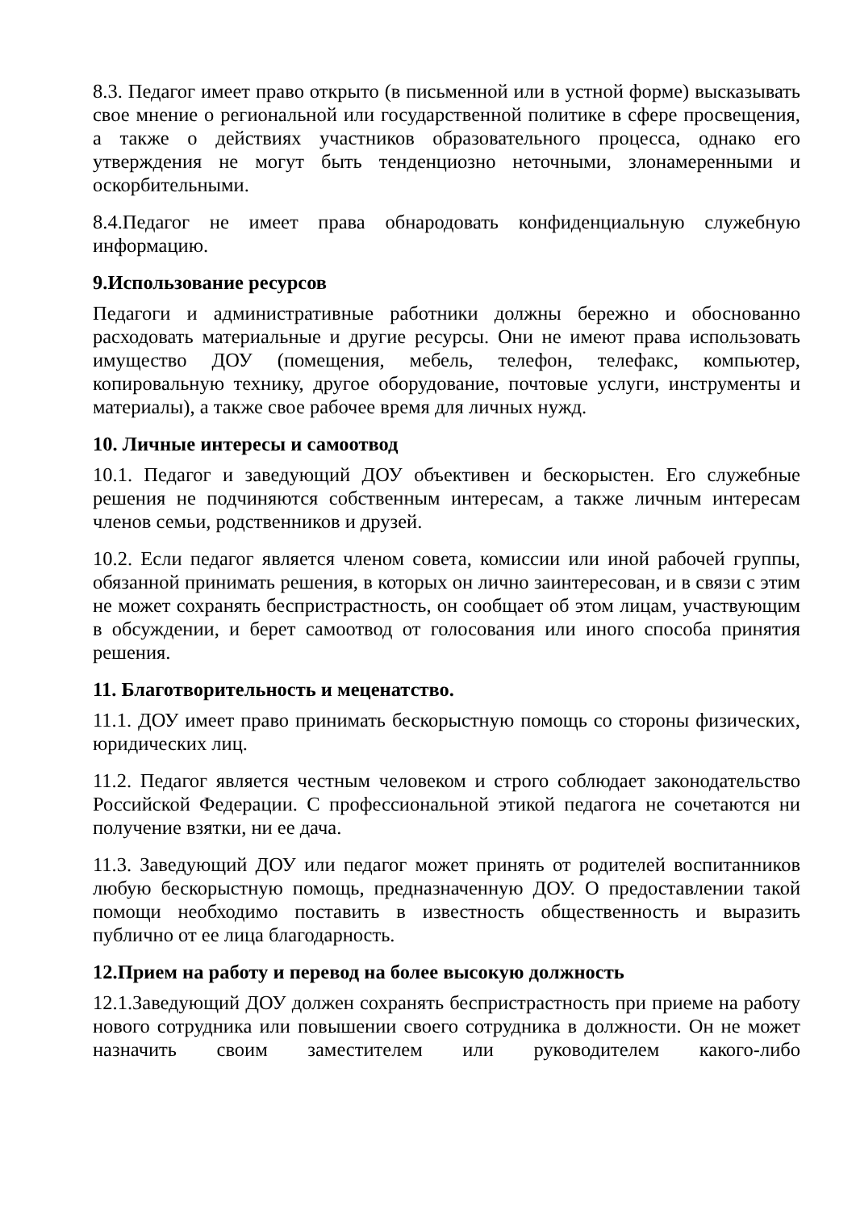8.3. Педагог имеет право открыто (в письменной или в устной форме) высказывать свое мнение о региональной или государственной политике в сфере просвещения, а также о действиях участников образовательного процесса, однако его утверждения не могут быть тенденциозно неточными, злонамеренными и оскорбительными.
8.4.Педагог не имеет права обнародовать конфиденциальную служебную информацию.
9.Использование ресурсов
Педагоги и административные работники должны бережно и обоснованно расходовать материальные и другие ресурсы. Они не имеют права использовать имущество ДОУ (помещения, мебель, телефон, телефакс, компьютер, копировальную технику, другое оборудование, почтовые услуги, инструменты и материалы), а также свое рабочее время для личных нужд.
10. Личные интересы и самоотвод
10.1. Педагог и заведующий ДОУ объективен и бескорыстен. Его служебные решения не подчиняются собственным интересам, а также личным интересам членов семьи, родственников и друзей.
10.2. Если педагог является членом совета, комиссии или иной рабочей группы, обязанной принимать решения, в которых он лично заинтересован, и в связи с этим не может сохранять беспристрастность, он сообщает об этом лицам, участвующим в обсуждении, и берет самоотвод от голосования или иного способа принятия решения.
11. Благотворительность и меценатство.
11.1. ДОУ имеет право принимать бескорыстную помощь со стороны физических, юридических лиц.
11.2. Педагог является честным человеком и строго соблюдает законодательство Российской Федерации. С профессиональной этикой педагога не сочетаются ни получение взятки, ни ее дача.
11.3. Заведующий ДОУ или педагог может принять от родителей воспитанников любую бескорыстную помощь, предназначенную ДОУ. О предоставлении такой помощи необходимо поставить в известность общественность и выразить публично от ее лица благодарность.
12.Прием на работу и перевод на более высокую должность
12.1.Заведующий ДОУ должен сохранять беспристрастность при приеме на работу нового сотрудника или повышении своего сотрудника в должности. Он не может назначить своим заместителем или руководителем какого-либо